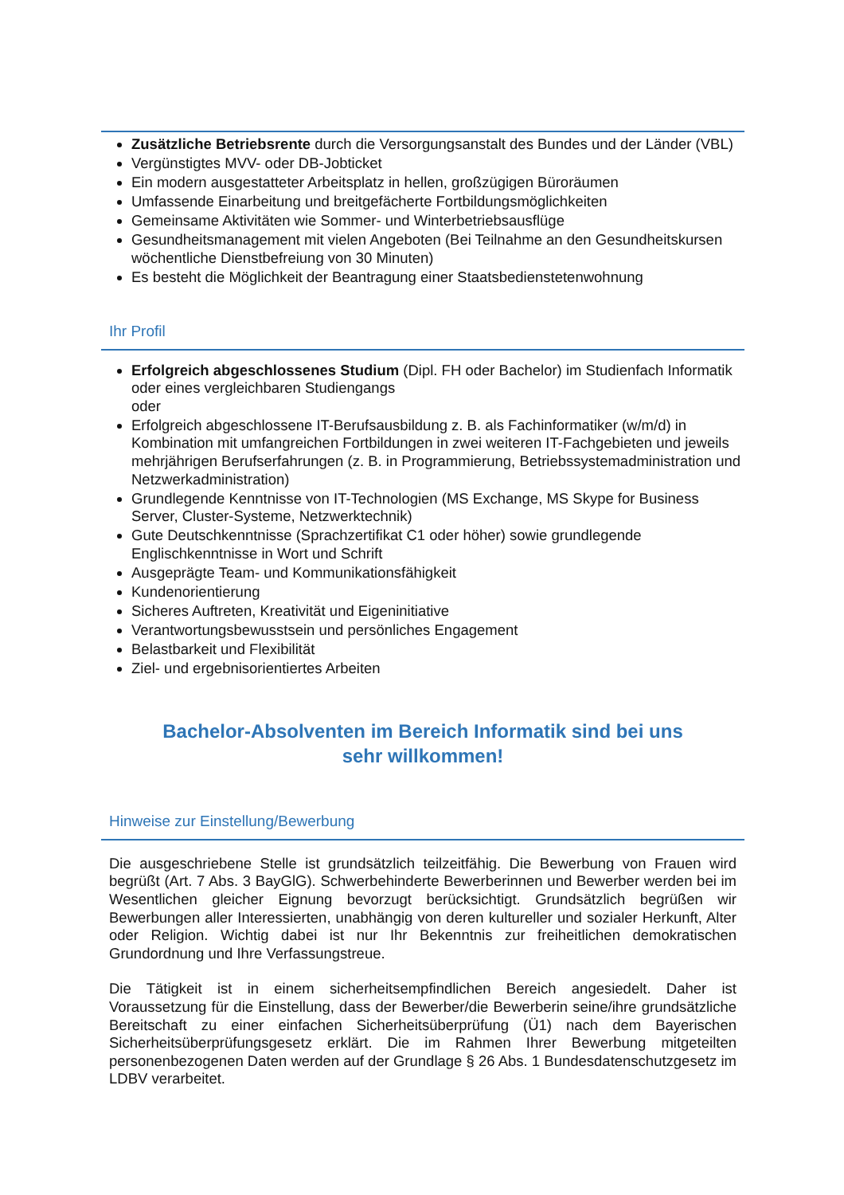Zusätzliche Betriebsrente durch die Versorgungsanstalt des Bundes und der Länder (VBL)
Vergünstigtes MVV- oder DB-Jobticket
Ein modern ausgestatteter Arbeitsplatz in hellen, großzügigen Büroräumen
Umfassende Einarbeitung und breitgefächerte Fortbildungsmöglichkeiten
Gemeinsame Aktivitäten wie Sommer- und Winterbetriebsausflüge
Gesundheitsmanagement mit vielen Angeboten (Bei Teilnahme an den Gesundheitskursen wöchentliche Dienstbefreiung von 30 Minuten)
Es besteht die Möglichkeit der Beantragung einer Staatsbedienstetenwohnung
Ihr Profil
Erfolgreich abgeschlossenes Studium (Dipl. FH oder Bachelor) im Studienfach Informatik oder eines vergleichbaren Studiengangs
oder
Erfolgreich abgeschlossene IT-Berufsausbildung z. B. als Fachinformatiker (w/m/d) in Kombination mit umfangreichen Fortbildungen in zwei weiteren IT-Fachgebieten und jeweils mehrjährigen Berufserfahrungen (z. B. in Programmierung, Betriebssystemadministration und Netzwerkadministration)
Grundlegende Kenntnisse von IT-Technologien (MS Exchange, MS Skype for Business Server, Cluster-Systeme, Netzwerktechnik)
Gute Deutschkenntnisse (Sprachzertifikat C1 oder höher) sowie grundlegende Englischkenntnisse in Wort und Schrift
Ausgeprägte Team- und Kommunikationsfähigkeit
Kundenorientierung
Sicheres Auftreten, Kreativität und Eigeninitiative
Verantwortungsbewusstsein und persönliches Engagement
Belastbarkeit und Flexibilität
Ziel- und ergebnisorientiertes Arbeiten
Bachelor-Absolventen im Bereich Informatik sind bei uns
sehr willkommen!
Hinweise zur Einstellung/Bewerbung
Die ausgeschriebene Stelle ist grundsätzlich teilzeitfähig. Die Bewerbung von Frauen wird begrüßt (Art. 7 Abs. 3 BayGlG). Schwerbehinderte Bewerberinnen und Bewerber werden bei im Wesentlichen gleicher Eignung bevorzugt berücksichtigt. Grundsätzlich begrüßen wir Bewerbungen aller Interessierten, unabhängig von deren kultureller und sozialer Herkunft, Alter oder Religion. Wichtig dabei ist nur Ihr Bekenntnis zur freiheitlichen demokratischen Grundordnung und Ihre Verfassungstreue.
Die Tätigkeit ist in einem sicherheitsempfindlichen Bereich angesiedelt. Daher ist Voraussetzung für die Einstellung, dass der Bewerber/die Bewerberin seine/ihre grundsätzliche Bereitschaft zu einer einfachen Sicherheitsüberprüfung (Ü1) nach dem Bayerischen Sicherheitsüberprüfungsgesetz erklärt. Die im Rahmen Ihrer Bewerbung mitgeteilten personenbezogenen Daten werden auf der Grundlage § 26 Abs. 1 Bundesdatenschutzgesetz im LDBV verarbeitet.